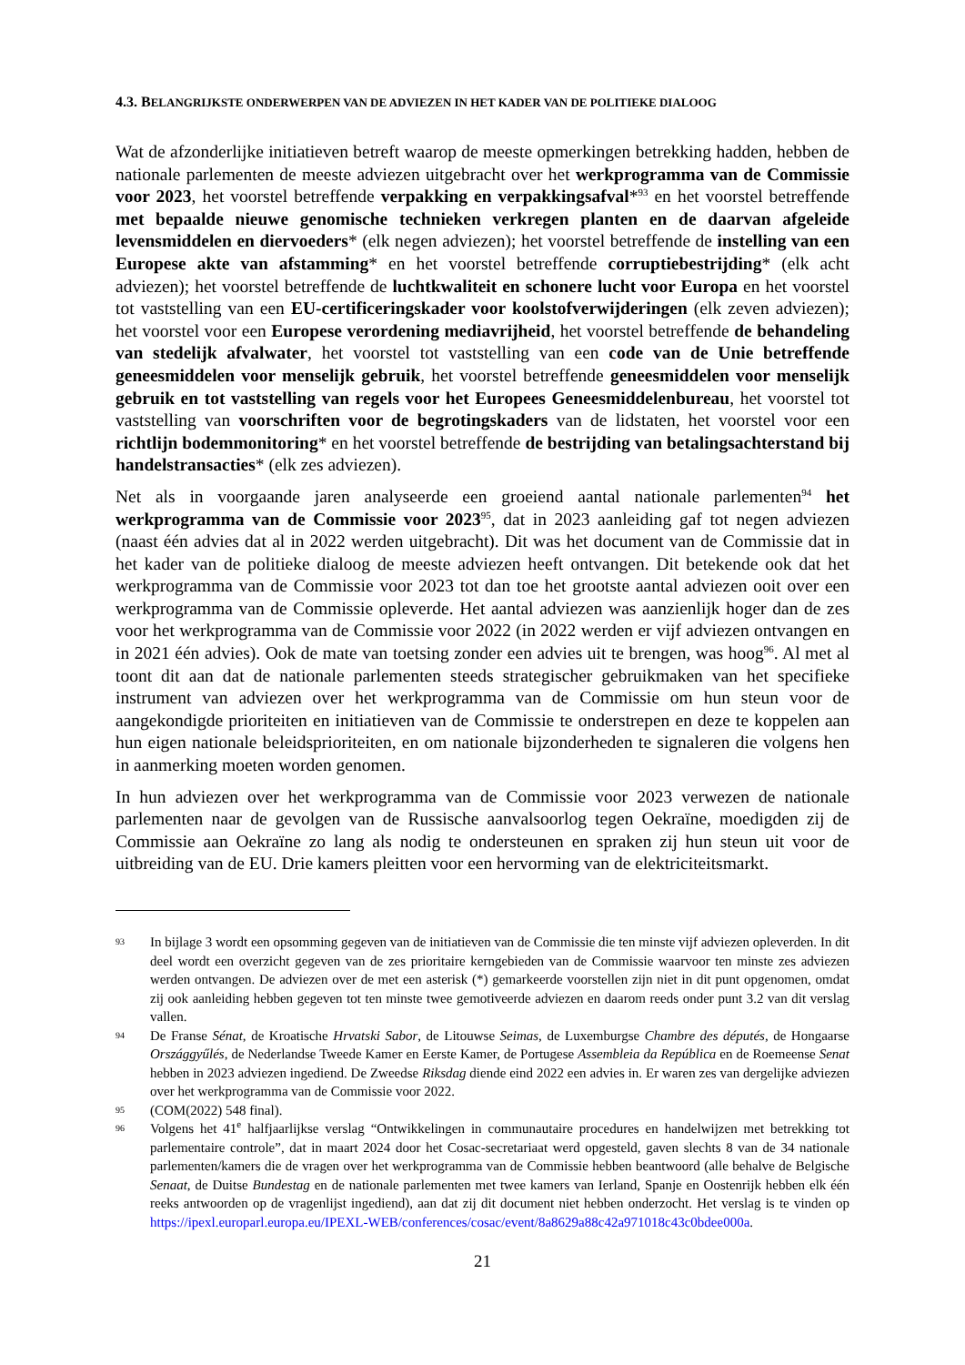4.3. BELANGRIJKSTE ONDERWERPEN VAN DE ADVIEZEN IN HET KADER VAN DE POLITIEKE DIALOOG
Wat de afzonderlijke initiatieven betreft waarop de meeste opmerkingen betrekking hadden, hebben de nationale parlementen de meeste adviezen uitgebracht over het werkprogramma van de Commissie voor 2023, het voorstel betreffende verpakking en verpakkingsafval*<sup>93</sup> en het voorstel betreffende met bepaalde nieuwe genomische technieken verkregen planten en de daarvan afgeleide levensmiddelen en diervoeders* (elk negen adviezen); het voorstel betreffende de instelling van een Europese akte van afstamming* en het voorstel betreffende corruptiebestrijding* (elk acht adviezen); het voorstel betreffende de luchtkwaliteit en schonere lucht voor Europa en het voorstel tot vaststelling van een EU-certificeringskader voor koolstofverwijderingen (elk zeven adviezen); het voorstel voor een Europese verordening mediavrijheid, het voorstel betreffende de behandeling van stedelijk afvalwater, het voorstel tot vaststelling van een code van de Unie betreffende geneesmiddelen voor menselijk gebruik, het voorstel betreffende geneesmiddelen voor menselijk gebruik en tot vaststelling van regels voor het Europees Geneesmiddelenbureau, het voorstel tot vaststelling van voorschriften voor de begrotingskaders van de lidstaten, het voorstel voor een richtlijn bodemmonitoring* en het voorstel betreffende de bestrijding van betalingsachterstand bij handelstransacties* (elk zes adviezen).
Net als in voorgaande jaren analyseerde een groeiend aantal nationale parlementen<sup>94</sup> het werkprogramma van de Commissie voor 2023<sup>95</sup>, dat in 2023 aanleiding gaf tot negen adviezen (naast één advies dat al in 2022 werden uitgebracht). Dit was het document van de Commissie dat in het kader van de politieke dialoog de meeste adviezen heeft ontvangen. Dit betekende ook dat het werkprogramma van de Commissie voor 2023 tot dan toe het grootste aantal adviezen ooit over een werkprogramma van de Commissie opleverde. Het aantal adviezen was aanzienlijk hoger dan de zes voor het werkprogramma van de Commissie voor 2022 (in 2022 werden er vijf adviezen ontvangen en in 2021 één advies). Ook de mate van toetsing zonder een advies uit te brengen, was hoog<sup>96</sup>. Al met al toont dit aan dat de nationale parlementen steeds strategischer gebruikmaken van het specifieke instrument van adviezen over het werkprogramma van de Commissie om hun steun voor de aangekondigde prioriteiten en initiatieven van de Commissie te onderstrepen en deze te koppelen aan hun eigen nationale beleidsprioriteiten, en om nationale bijzonderheden te signaleren die volgens hen in aanmerking moeten worden genomen.
In hun adviezen over het werkprogramma van de Commissie voor 2023 verwezen de nationale parlementen naar de gevolgen van de Russische aanvalsoorlog tegen Oekraïne, moedigden zij de Commissie aan Oekraïne zo lang als nodig te ondersteunen en spraken zij hun steun uit voor de uitbreiding van de EU. Drie kamers pleitten voor een hervorming van de elektriciteitsmarkt.
93 In bijlage 3 wordt een opsomming gegeven van de initiatieven van de Commissie die ten minste vijf adviezen opleverden. In dit deel wordt een overzicht gegeven van de zes prioritaire kerngebieden van de Commissie waarvoor ten minste zes adviezen werden ontvangen. De adviezen over de met een asterisk (*) gemarkeerde voorstellen zijn niet in dit punt opgenomen, omdat zij ook aanleiding hebben gegeven tot ten minste twee gemotiveerde adviezen en daarom reeds onder punt 3.2 van dit verslag vallen.
94 De Franse Sénat, de Kroatische Hrvatski Sabor, de Litouwse Seimas, de Luxemburgse Chambre des députés, de Hongaarse Országgyűlés, de Nederlandse Tweede Kamer en Eerste Kamer, de Portugese Assembleia da República en de Roemeense Senat hebben in 2023 adviezen ingediend. De Zweedse Riksdag diende eind 2022 een advies in. Er waren zes van dergelijke adviezen over het werkprogramma van de Commissie voor 2022.
95 (COM(2022) 548 final).
96 Volgens het 41<sup>e</sup> halfjaarlijkse verslag “Ontwikkelingen in communautaire procedures en handelwijzen met betrekking tot parlementaire controle”, dat in maart 2024 door het Cosac-secretariaat werd opgesteld, gaven slechts 8 van de 34 nationale parlementen/kamers die de vragen over het werkprogramma van de Commissie hebben beantwoord (alle behalve de Belgische Senaat, de Duitse Bundestag en de nationale parlementen met twee kamers van Ierland, Spanje en Oostenrijk hebben elk één reeks antwoorden op de vragenlijst ingediend), aan dat zij dit document niet hebben onderzocht. Het verslag is te vinden op https://ipexl.europarl.europa.eu/IPEXL-WEB/conferences/cosac/event/8a8629a88c42a971018c43c0bdee000a.
21